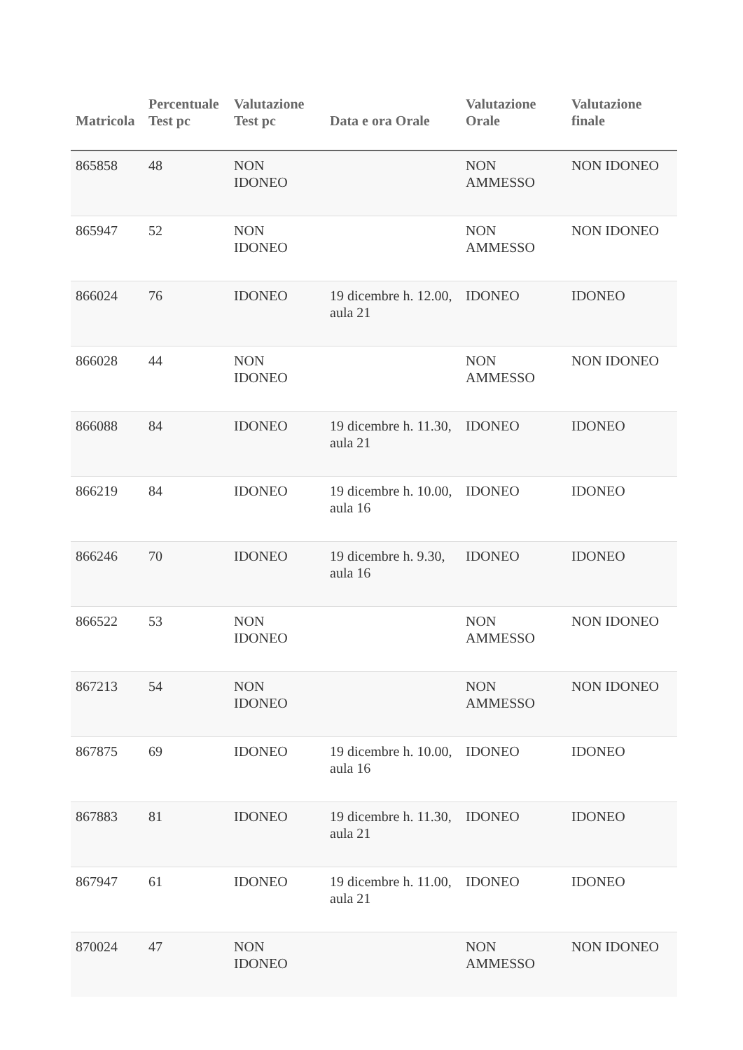| Matricola | Percentuale Test pc | Valutazione Test pc | Data e ora Orale | Valutazione Orale | Valutazione finale |
| --- | --- | --- | --- | --- | --- |
| 865858 | 48 | NON IDONEO | | NON AMMESSO | NON IDONEO |
| 865947 | 52 | NON IDONEO | | NON AMMESSO | NON IDONEO |
| 866024 | 76 | IDONEO | 19 dicembre h. 12.00, aula 21 | IDONEO | IDONEO |
| 866028 | 44 | NON IDONEO | | NON AMMESSO | NON IDONEO |
| 866088 | 84 | IDONEO | 19 dicembre h. 11.30, aula 21 | IDONEO | IDONEO |
| 866219 | 84 | IDONEO | 19 dicembre h. 10.00, aula 16 | IDONEO | IDONEO |
| 866246 | 70 | IDONEO | 19 dicembre h. 9.30, aula 16 | IDONEO | IDONEO |
| 866522 | 53 | NON IDONEO | | NON AMMESSO | NON IDONEO |
| 867213 | 54 | NON IDONEO | | NON AMMESSO | NON IDONEO |
| 867875 | 69 | IDONEO | 19 dicembre h. 10.00, aula 16 | IDONEO | IDONEO |
| 867883 | 81 | IDONEO | 19 dicembre h. 11.30, aula 21 | IDONEO | IDONEO |
| 867947 | 61 | IDONEO | 19 dicembre h. 11.00, aula 21 | IDONEO | IDONEO |
| 870024 | 47 | NON IDONEO | | NON AMMESSO | NON IDONEO |